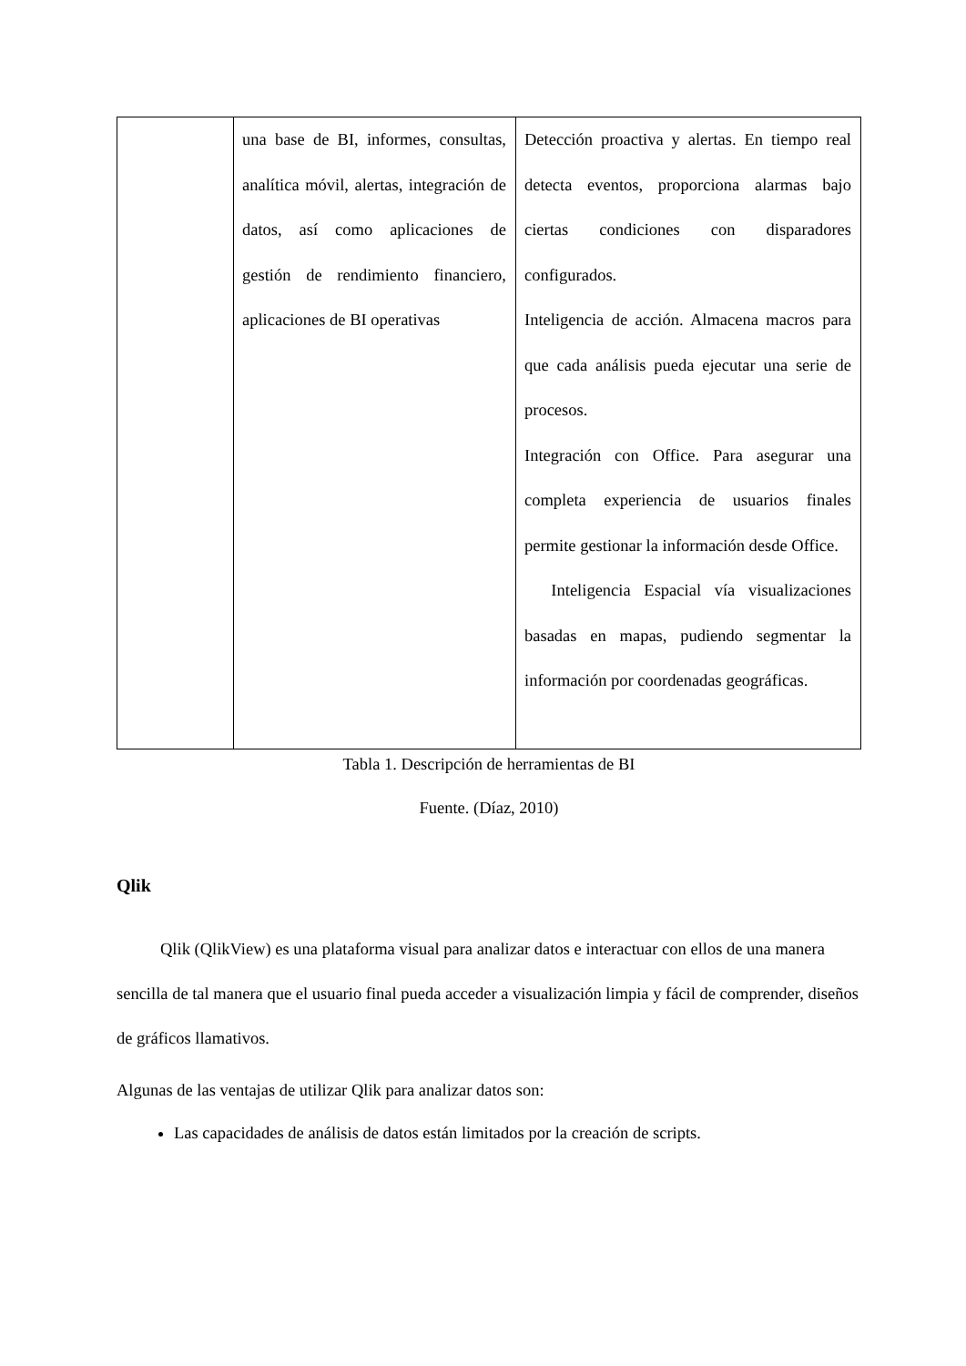| | una base de BI, informes, consultas, analítica móvil, alertas, integración de datos, así como aplicaciones de gestión de rendimiento financiero, aplicaciones de BI operativas | Detección proactiva y alertas. En tiempo real detecta eventos, proporciona alarmas bajo ciertas condiciones con disparadores configurados. Inteligencia de acción. Almacena macros para que cada análisis pueda ejecutar una serie de procesos. Integración con Office. Para asegurar una completa experiencia de usuarios finales permite gestionar la información desde Office. Inteligencia Espacial vía visualizaciones basadas en mapas, pudiendo segmentar la información por coordenadas geográficas. |
Tabla 1. Descripción de herramientas de BI
Fuente. (Díaz, 2010)
Qlik
Qlik (QlikView) es una plataforma visual para analizar datos e interactuar con ellos de una manera sencilla de tal manera que el usuario final pueda acceder a visualización limpia y fácil de comprender, diseños de gráficos llamativos.
Algunas de las ventajas de utilizar Qlik para analizar datos son:
Las capacidades de análisis de datos están limitados por la creación de scripts.